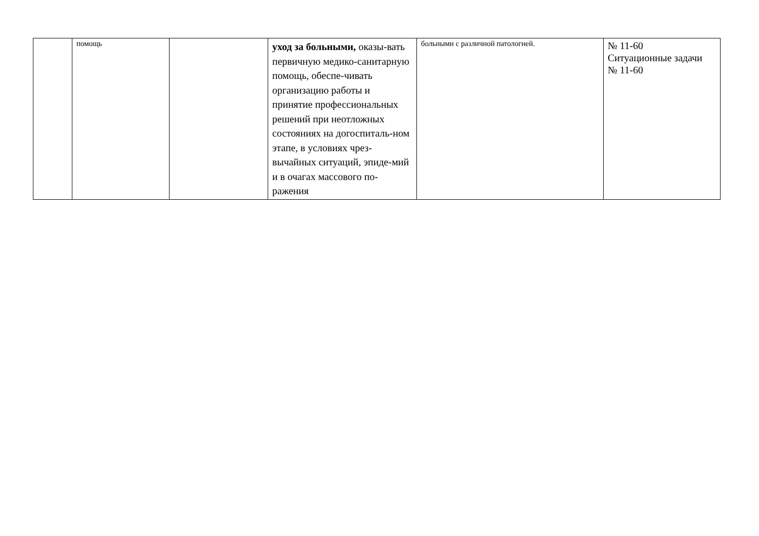| | помощь | | уход за больными, оказы-вать первичную медико-санитарную помощь, обеспе-чивать организацию работы и принятие профессиональных решений при неотложных состояниях на догоспиталь-ном этапе, в условиях чрез-вычайных ситуаций, эпиде-мий и в очагах массового по-ражения | больными с различной патологией. | № 11-60 Ситуационные задачи № 11-60 |